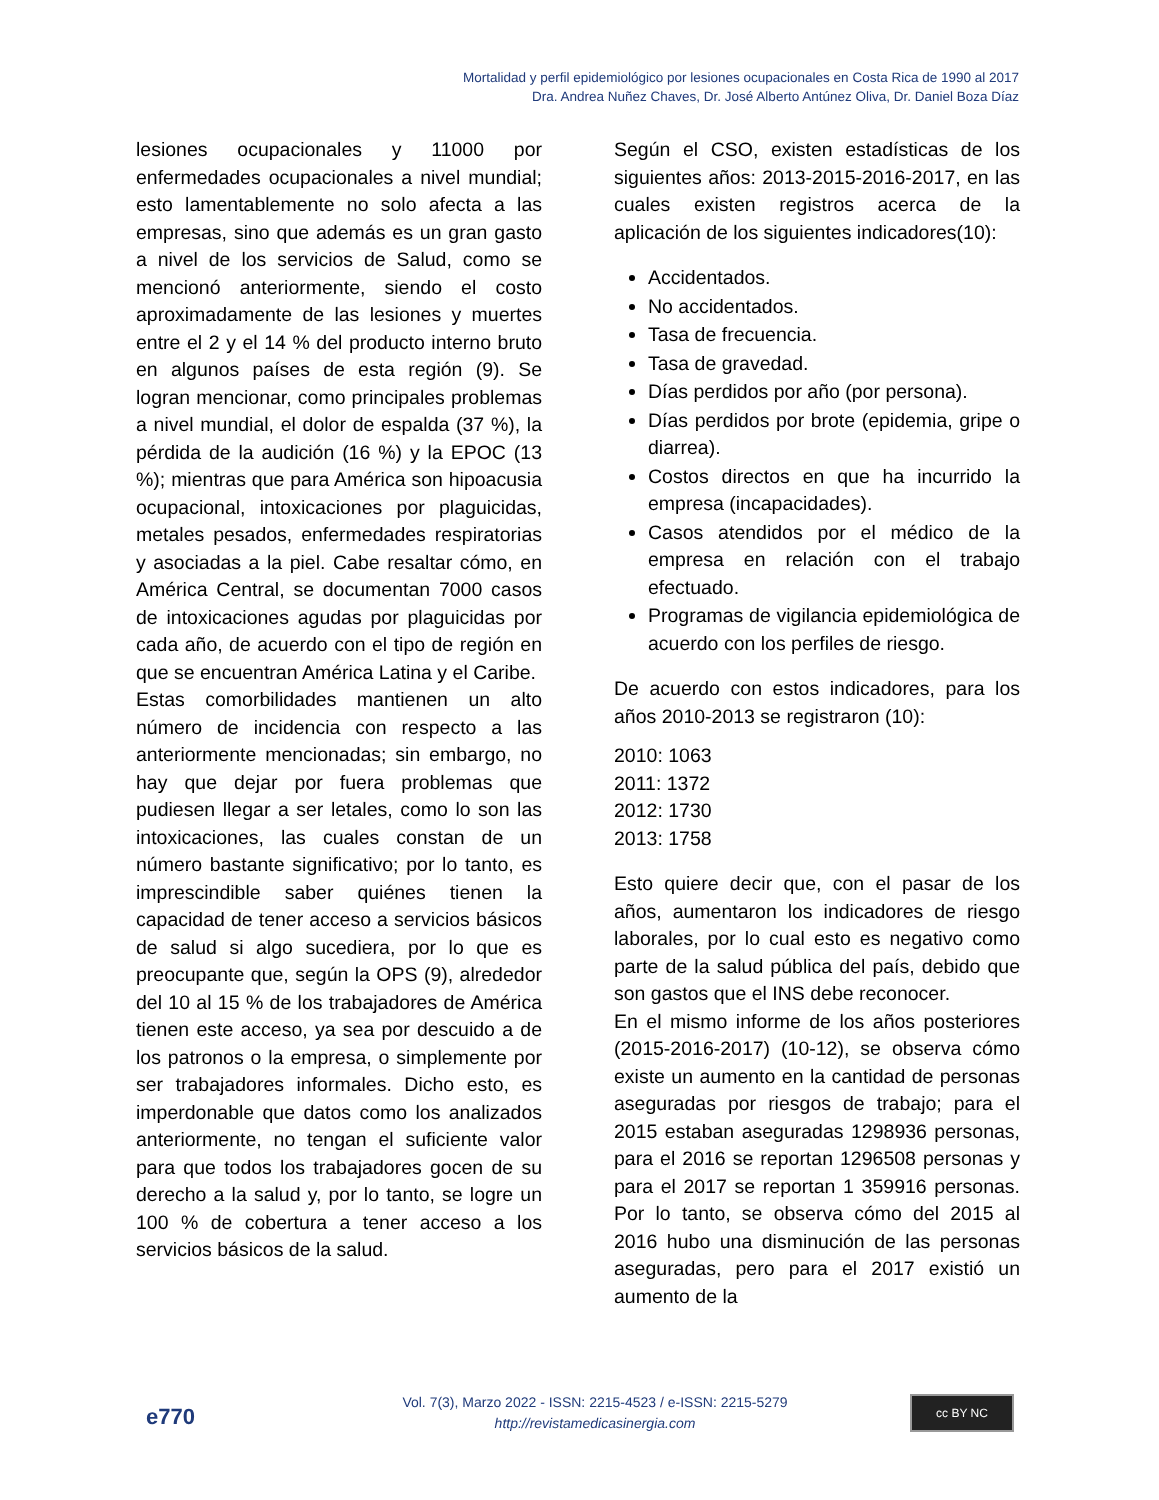Mortalidad y perfil epidemiológico por lesiones ocupacionales en Costa Rica de 1990 al 2017
Dra. Andrea Nuñez Chaves, Dr. José Alberto Antúnez Oliva, Dr. Daniel Boza Díaz
lesiones ocupacionales y 11000 por enfermedades ocupacionales a nivel mundial; esto lamentablemente no solo afecta a las empresas, sino que además es un gran gasto a nivel de los servicios de Salud, como se mencionó anteriormente, siendo el costo aproximadamente de las lesiones y muertes entre el 2 y el 14 % del producto interno bruto en algunos países de esta región (9). Se logran mencionar, como principales problemas a nivel mundial, el dolor de espalda (37 %), la pérdida de la audición (16 %) y la EPOC (13 %); mientras que para América son hipoacusia ocupacional, intoxicaciones por plaguicidas, metales pesados, enfermedades respiratorias y asociadas a la piel. Cabe resaltar cómo, en América Central, se documentan 7000 casos de intoxicaciones agudas por plaguicidas por cada año, de acuerdo con el tipo de región en que se encuentran América Latina y el Caribe.
Estas comorbilidades mantienen un alto número de incidencia con respecto a las anteriormente mencionadas; sin embargo, no hay que dejar por fuera problemas que pudiesen llegar a ser letales, como lo son las intoxicaciones, las cuales constan de un número bastante significativo; por lo tanto, es imprescindible saber quiénes tienen la capacidad de tener acceso a servicios básicos de salud si algo sucediera, por lo que es preocupante que, según la OPS (9), alrededor del 10 al 15 % de los trabajadores de América tienen este acceso, ya sea por descuido a de los patronos o la empresa, o simplemente por ser trabajadores informales. Dicho esto, es imperdonable que datos como los analizados anteriormente, no tengan el suficiente valor para que todos los trabajadores gocen de su derecho a la salud y, por lo tanto, se logre un 100 % de cobertura a tener acceso a los servicios básicos de la salud.
Según el CSO, existen estadísticas de los siguientes años: 2013-2015-2016-2017, en las cuales existen registros acerca de la aplicación de los siguientes indicadores(10):
Accidentados.
No accidentados.
Tasa de frecuencia.
Tasa de gravedad.
Días perdidos por año (por persona).
Días perdidos por brote (epidemia, gripe o diarrea).
Costos directos en que ha incurrido la empresa (incapacidades).
Casos atendidos por el médico de la empresa en relación con el trabajo efectuado.
Programas de vigilancia epidemiológica de acuerdo con los perfiles de riesgo.
De acuerdo con estos indicadores, para los años 2010-2013 se registraron (10):
2010: 1063
2011: 1372
2012: 1730
2013: 1758
Esto quiere decir que, con el pasar de los años, aumentaron los indicadores de riesgo laborales, por lo cual esto es negativo como parte de la salud pública del país, debido que son gastos que el INS debe reconocer.
En el mismo informe de los años posteriores (2015-2016-2017) (10-12), se observa cómo existe un aumento en la cantidad de personas aseguradas por riesgos de trabajo; para el 2015 estaban aseguradas 1298936 personas, para el 2016 se reportan 1296508 personas y para el 2017 se reportan 1 359916 personas. Por lo tanto, se observa cómo del 2015 al 2016 hubo una disminución de las personas aseguradas, pero para el 2017 existió un aumento de la
e770
Vol. 7(3), Marzo 2022 - ISSN: 2215-4523 / e-ISSN: 2215-5279
http://revistamedicasinergia.com
cc BY NC